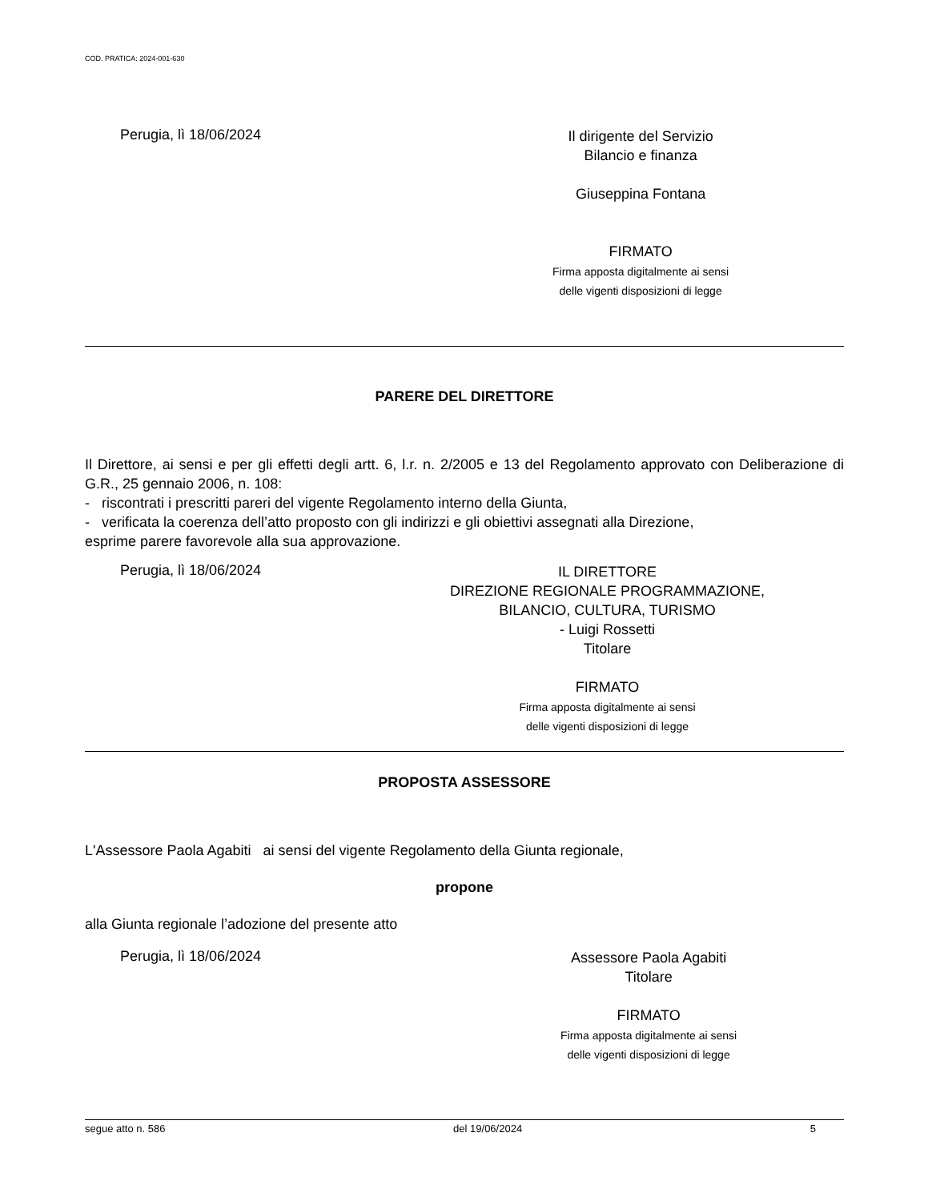COD. PRATICA: 2024-001-630
Perugia, lì 18/06/2024
Il dirigente del Servizio
Bilancio e finanza
Giuseppina Fontana
FIRMATO
Firma apposta digitalmente ai sensi
delle vigenti disposizioni di legge
PARERE DEL DIRETTORE
Il Direttore, ai sensi e per gli effetti degli artt. 6, l.r. n. 2/2005 e 13 del Regolamento approvato con Deliberazione di G.R., 25 gennaio 2006, n. 108:
- riscontrati i prescritti pareri del vigente Regolamento interno della Giunta,
- verificata la coerenza dell’atto proposto con gli indirizzi e gli obiettivi assegnati alla Direzione,
esprime parere favorevole alla sua approvazione.
Perugia, lì 18/06/2024
IL DIRETTORE
DIREZIONE REGIONALE PROGRAMMAZIONE,
BILANCIO, CULTURA, TURISMO
- Luigi Rossetti
Titolare
FIRMATO
Firma apposta digitalmente ai sensi
delle vigenti disposizioni di legge
PROPOSTA ASSESSORE
L'Assessore Paola Agabiti ai sensi del vigente Regolamento della Giunta regionale,
propone
alla Giunta regionale l’adozione del presente atto
Perugia, lì 18/06/2024
Assessore Paola Agabiti
Titolare
FIRMATO
Firma apposta digitalmente ai sensi
delle vigenti disposizioni di legge
segue atto n. 586 del 19/06/2024 5